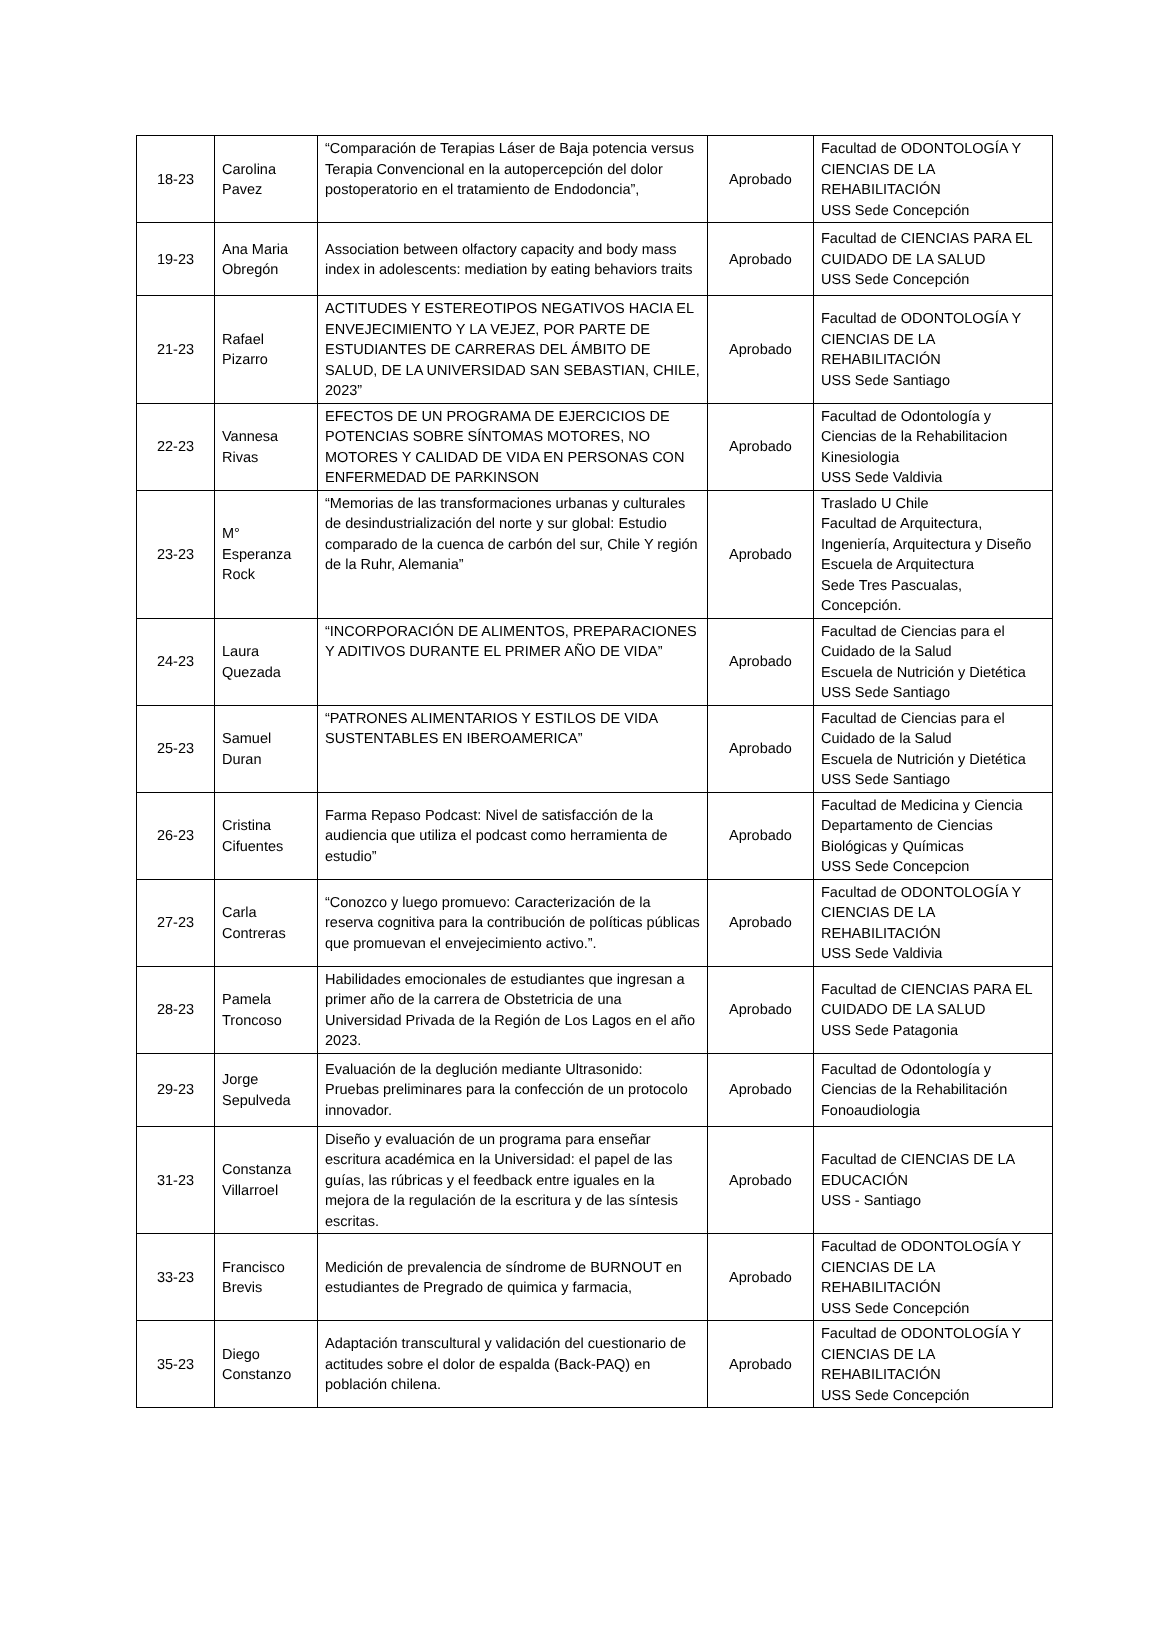| 18-23 | Carolina Pavez | “Comparación de Terapias Láser de Baja potencia versus Terapia Convencional en la autopercepción del dolor postoperatorio en el tratamiento de Endodoncia”, | Aprobado | Facultad de ODONTOLOGÍA Y CIENCIAS DE LA REHABILITACIÓN USS Sede Concepción |
| 19-23 | Ana Maria Obregón | Association between olfactory capacity and body mass index in adolescents: mediation by eating behaviors traits | Aprobado | Facultad de CIENCIAS PARA EL CUIDADO DE LA SALUD USS Sede Concepción |
| 21-23 | Rafael Pizarro | ACTITUDES Y ESTEREOTIPOS NEGATIVOS HACIA EL ENVEJECIMIENTO Y LA VEJEZ, POR PARTE DE ESTUDIANTES DE CARRERAS DEL ÁMBITO DE SALUD, DE LA UNIVERSIDAD SAN SEBASTIAN, CHILE, 2023” | Aprobado | Facultad de ODONTOLOGÍA Y CIENCIAS DE LA REHABILITACIÓN USS Sede Santiago |
| 22-23 | Vannesa Rivas | EFECTOS DE UN PROGRAMA DE EJERCICIOS DE POTENCIAS SOBRE SÍNTOMAS MOTORES, NO MOTORES Y CALIDAD DE VIDA EN PERSONAS CON ENFERMEDAD DE PARKINSON | Aprobado | Facultad de Odontología y Ciencias de la Rehabilitacion Kinesiologia USS Sede Valdivia |
| 23-23 | M° Esperanza Rock | “Memorias de las transformaciones urbanas y culturales de desindustrialización del norte y sur global: Estudio comparado de la cuenca de carbón del sur, Chile Y región de la Ruhr, Alemania” | Aprobado | Traslado U Chile Facultad de Arquitectura, Ingeniería, Arquitectura y Diseño Escuela de Arquitectura Sede Tres Pascualas, Concepción. |
| 24-23 | Laura Quezada | “INCORPORACIÓN DE ALIMENTOS, PREPARACIONES Y ADITIVOS DURANTE EL PRIMER AÑO DE VIDA” | Aprobado | Facultad de Ciencias para el Cuidado de la Salud Escuela de Nutrición y Dietética USS Sede Santiago |
| 25-23 | Samuel Duran | “PATRONES ALIMENTARIOS Y ESTILOS DE VIDA SUSTENTABLES EN IBEROAMERICA” | Aprobado | Facultad de Ciencias para el Cuidado de la Salud Escuela de Nutrición y Dietética USS Sede Santiago |
| 26-23 | Cristina Cifuentes | Farma Repaso Podcast: Nivel de satisfacción de la audiencia que utiliza el podcast como herramienta de estudio” | Aprobado | Facultad de Medicina y Ciencia Departamento de Ciencias Biológicas y Químicas USS Sede Concepcion |
| 27-23 | Carla Contreras | “Conozco y luego promuevo: Caracterización de la reserva cognitiva para la contribución de políticas públicas que promuevan el envejecimiento activo.”. | Aprobado | Facultad de ODONTOLOGÍA Y CIENCIAS DE LA REHABILITACIÓN USS Sede Valdivia |
| 28-23 | Pamela Troncoso | Habilidades emocionales de estudiantes que ingresan a primer año de la carrera de Obstetricia de una Universidad Privada de la Región de Los Lagos en el año 2023. | Aprobado | Facultad de CIENCIAS PARA EL CUIDADO DE LA SALUD USS Sede Patagonia |
| 29-23 | Jorge Sepulveda | Evaluación de la deglución mediante Ultrasonido: Pruebas preliminares para la confección de un protocolo innovador. | Aprobado | Facultad de Odontología y Ciencias de la Rehabilitación Fonoaudiologia |
| 31-23 | Constanza Villarroel | Diseño y evaluación de un programa para enseñar escritura académica en la Universidad: el papel de las guías, las rúbricas y el feedback entre iguales en la mejora de la regulación de la escritura y de las síntesis escritas. | Aprobado | Facultad de CIENCIAS DE LA EDUCACIÓN USS - Santiago |
| 33-23 | Francisco Brevis | Medición de prevalencia de síndrome de BURNOUT en estudiantes de Pregrado de quimica y farmacia, | Aprobado | Facultad de ODONTOLOGÍA Y CIENCIAS DE LA REHABILITACIÓN USS Sede Concepción |
| 35-23 | Diego Constanzo | Adaptación transcultural y validación del cuestionario de actitudes sobre el dolor de espalda (Back-PAQ) en población chilena. | Aprobado | Facultad de ODONTOLOGÍA Y CIENCIAS DE LA REHABILITACIÓN USS Sede Concepción |